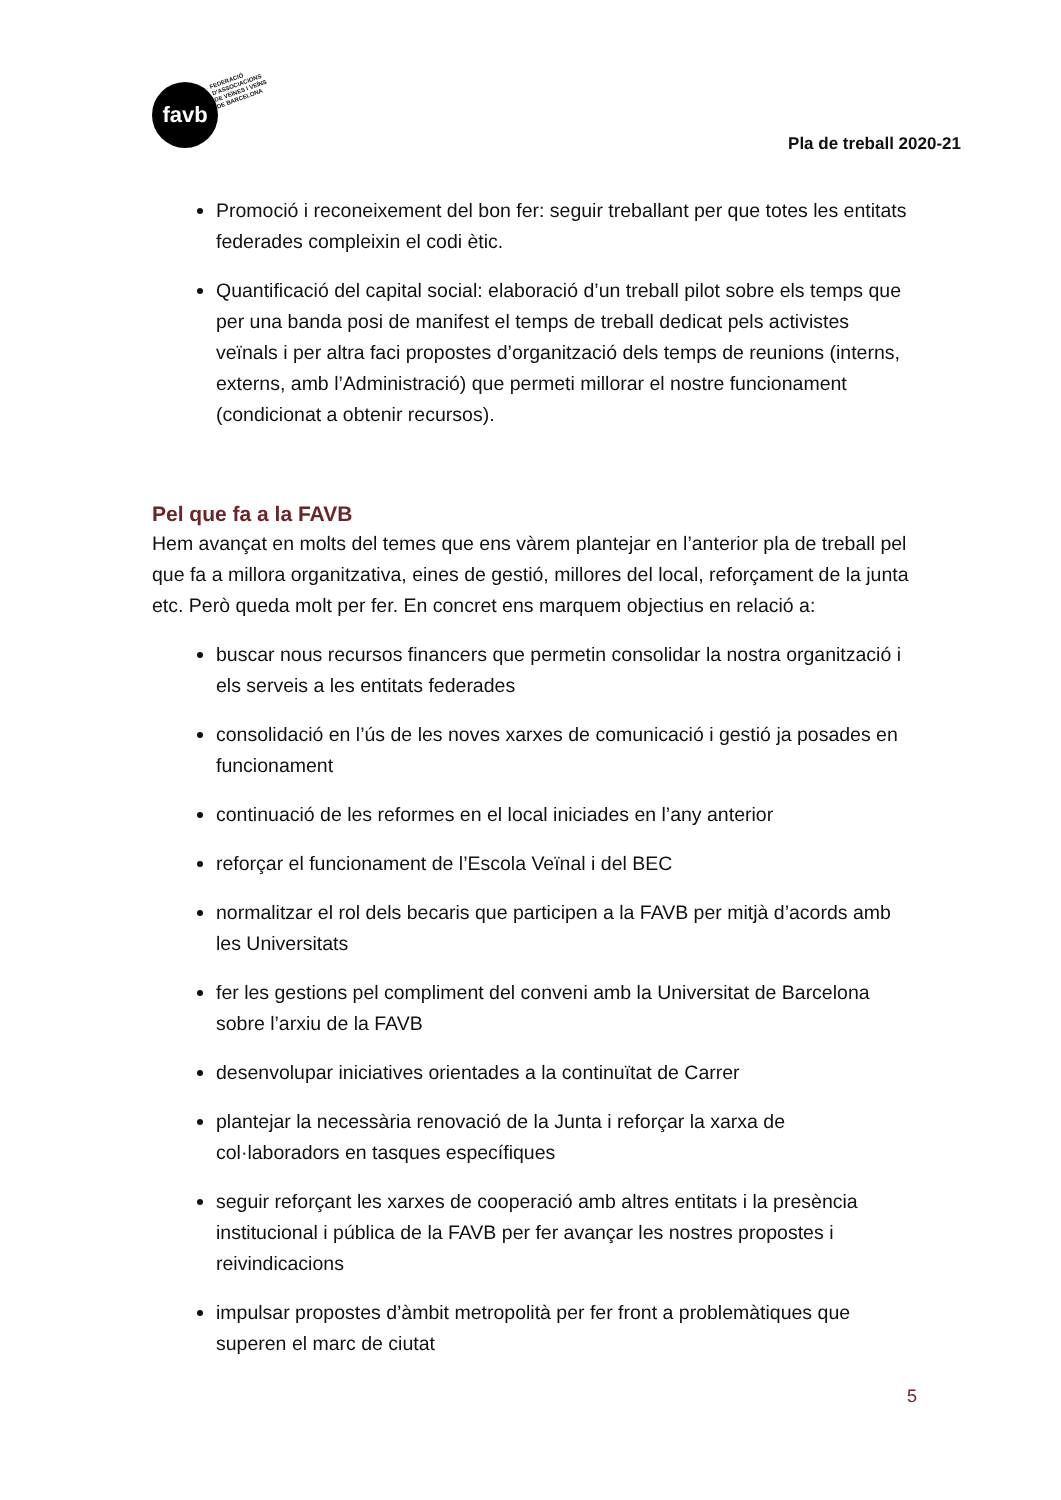favb
FEDERACIÓ
D'ASSOCIACIONS
DE VEÏNES I VEÏNS
DE BARCELONA
Pla de treball 2020-21
Promoció i reconeixement del bon fer: seguir treballant per que totes les entitats federades compleixin el codi ètic.
Quantificació del capital social: elaboració d’un treball pilot sobre els temps que per una banda posi de manifest el temps de treball dedicat pels activistes veïnals i per altra faci propostes d’organització dels temps de reunions (interns, externs, amb l’Administració) que permeti millorar el nostre funcionament (condicionat a obtenir recursos).
Pel que fa a la FAVB
Hem avançat en molts del temes que ens vàrem plantejar en l’anterior pla de treball pel que fa a millora organitzativa, eines de gestió, millores del local, reforçament de la junta etc. Però queda molt per fer. En concret ens marquem objectius en relació a:
buscar nous recursos financers que permetin consolidar la nostra organització i els serveis a les entitats federades
consolidació en l’ús de les noves xarxes de comunicació i gestió ja posades en funcionament
continuació de les reformes en el local iniciades en l’any anterior
reforçar el funcionament de l’Escola Veïnal i del BEC
normalitzar el rol dels becaris que participen a la FAVB per mitjà d’acords amb les Universitats
fer les gestions pel compliment del conveni amb la Universitat de Barcelona sobre l’arxiu de la FAVB
desenvolupar iniciatives orientades a la continuïtat de Carrer
plantejar la necessària renovació de la Junta i reforçar la xarxa de col·laboradors en tasques específiques
seguir reforçant les xarxes de cooperació amb altres entitats i la presència institucional i pública de la FAVB per fer avançar les nostres propostes i reivindicacions
impulsar propostes d’àmbit metropolità per fer front a problemàtiques que superen el marc de ciutat
5